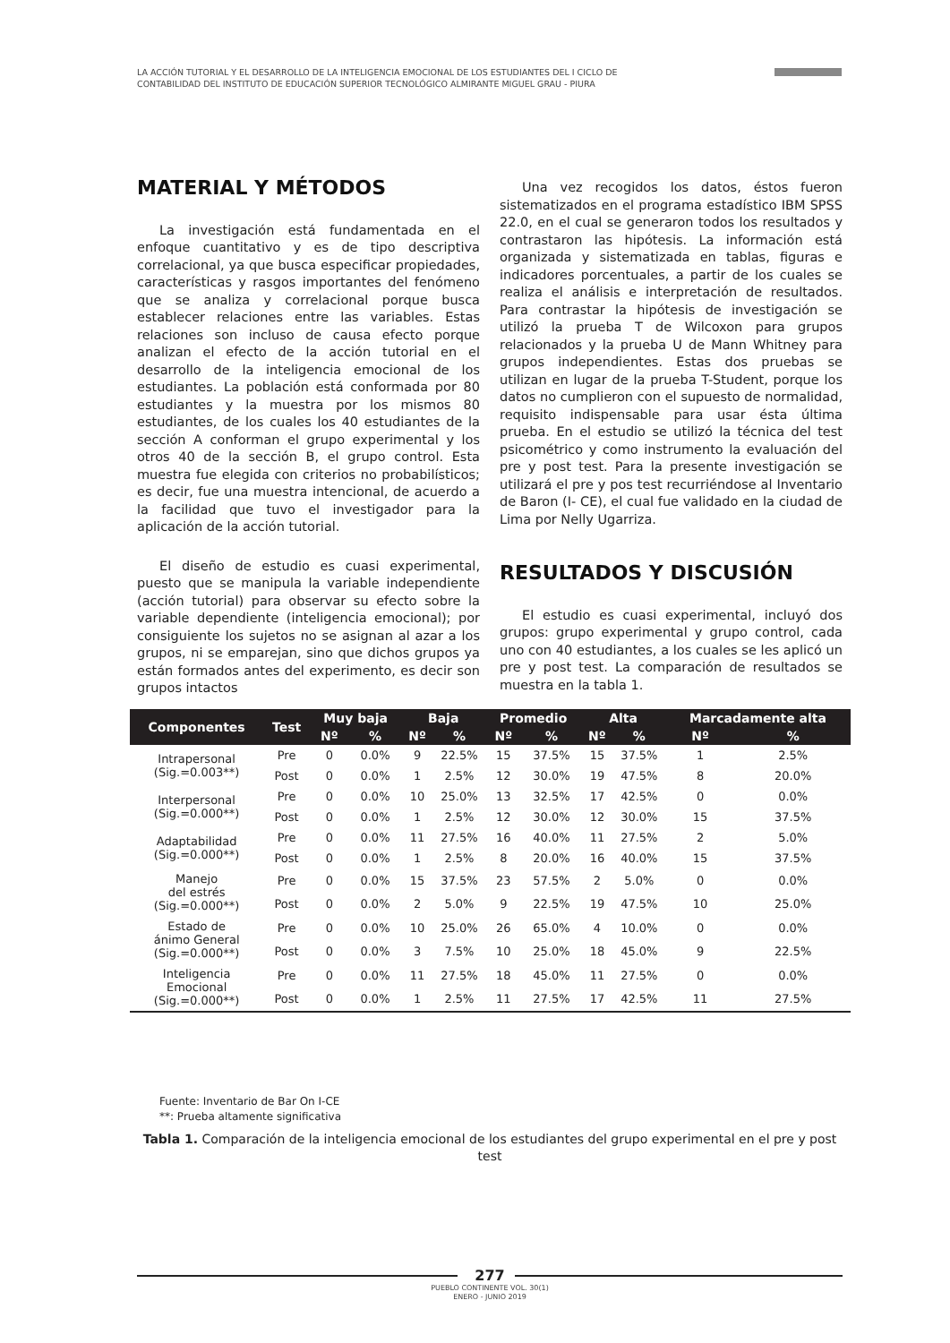LA ACCIÓN TUTORIAL Y EL DESARROLLO DE LA INTELIGENCIA EMOCIONAL DE LOS ESTUDIANTES DEL I CICLO DE CONTABILIDAD DEL INSTITUTO DE EDUCACIÓN SUPERIOR TECNOLÓGICO ALMIRANTE MIGUEL GRAU - PIURA
MATERIAL Y MÉTODOS
La investigación está fundamentada en el enfoque cuantitativo y es de tipo descriptiva correlacional, ya que busca especificar propiedades, características y rasgos importantes del fenómeno que se analiza y correlacional porque busca establecer relaciones entre las variables. Estas relaciones son incluso de causa efecto porque analizan el efecto de la acción tutorial en el desarrollo de la inteligencia emocional de los estudiantes. La población está conformada por 80 estudiantes y la muestra por los mismos 80 estudiantes, de los cuales los 40 estudiantes de la sección A conforman el grupo experimental y los otros 40 de la sección B, el grupo control. Esta muestra fue elegida con criterios no probabilísticos; es decir, fue una muestra intencional, de acuerdo a la facilidad que tuvo el investigador para la aplicación de la acción tutorial.
El diseño de estudio es cuasi experimental, puesto que se manipula la variable independiente (acción tutorial) para observar su efecto sobre la variable dependiente (inteligencia emocional); por consiguiente los sujetos no se asignan al azar a los grupos, ni se emparejan, sino que dichos grupos ya están formados antes del experimento, es decir son grupos intactos
Una vez recogidos los datos, éstos fueron sistematizados en el programa estadístico IBM SPSS 22.0, en el cual se generaron todos los resultados y contrastaron las hipótesis. La información está organizada y sistematizada en tablas, figuras e indicadores porcentuales, a partir de los cuales se realiza el análisis e interpretación de resultados. Para contrastar la hipótesis de investigación se utilizó la prueba T de Wilcoxon para grupos relacionados y la prueba U de Mann Whitney para grupos independientes. Estas dos pruebas se utilizan en lugar de la prueba T-Student, porque los datos no cumplieron con el supuesto de normalidad, requisito indispensable para usar ésta última prueba. En el estudio se utilizó la técnica del test psicométrico y como instrumento la evaluación del pre y post test. Para la presente investigación se utilizará el pre y pos test recurriéndose al Inventario de Baron (I- CE), el cual fue validado en la ciudad de Lima por Nelly Ugarriza.
RESULTADOS Y DISCUSIÓN
El estudio es cuasi experimental, incluyó dos grupos: grupo experimental y grupo control, cada uno con 40 estudiantes, a los cuales se les aplicó un pre y post test. La comparación de resultados se muestra en la tabla 1.
| Componentes | Test | Muy baja | | Baja | | Promedio | | Alta | | Marcadamente alta | |
| --- | --- | --- | --- | --- | --- | --- | --- | --- | --- | --- | --- |
| | | Nº | % | Nº | % | Nº | % | Nº | % | Nº | % |
| Intrapersonal (Sig.=0.003**) | Pre | 0 | 0.0% | 9 | 22.5% | 15 | 37.5% | 15 | 37.5% | 1 | 2.5% |
| | Post | 0 | 0.0% | 1 | 2.5% | 12 | 30.0% | 19 | 47.5% | 8 | 20.0% |
| Interpersonal (Sig.=0.000**) | Pre | 0 | 0.0% | 10 | 25.0% | 13 | 32.5% | 17 | 42.5% | 0 | 0.0% |
| | Post | 0 | 0.0% | 1 | 2.5% | 12 | 30.0% | 12 | 30.0% | 15 | 37.5% |
| Adaptabilidad (Sig.=0.000**) | Pre | 0 | 0.0% | 11 | 27.5% | 16 | 40.0% | 11 | 27.5% | 2 | 5.0% |
| | Post | 0 | 0.0% | 1 | 2.5% | 8 | 20.0% | 16 | 40.0% | 15 | 37.5% |
| Manejo del estrés (Sig.=0.000**) | Pre | 0 | 0.0% | 15 | 37.5% | 23 | 57.5% | 2 | 5.0% | 0 | 0.0% |
| | Post | 0 | 0.0% | 2 | 5.0% | 9 | 22.5% | 19 | 47.5% | 10 | 25.0% |
| Estado de ánimo General (Sig.=0.000**) | Pre | 0 | 0.0% | 10 | 25.0% | 26 | 65.0% | 4 | 10.0% | 0 | 0.0% |
| | Post | 0 | 0.0% | 3 | 7.5% | 10 | 25.0% | 18 | 45.0% | 9 | 22.5% |
| Inteligencia Emocional (Sig.=0.000**) | Pre | 0 | 0.0% | 11 | 27.5% | 18 | 45.0% | 11 | 27.5% | 0 | 0.0% |
| | Post | 0 | 0.0% | 1 | 2.5% | 11 | 27.5% | 17 | 42.5% | 11 | 27.5% |
Fuente: Inventario de Bar On I-CE
**: Prueba altamente significativa
Tabla 1. Comparación de la inteligencia emocional de los estudiantes del grupo experimental en el pre y post test
277
PUEBLO CONTINENTE VOL. 30(1)
ENERO - JUNIO 2019